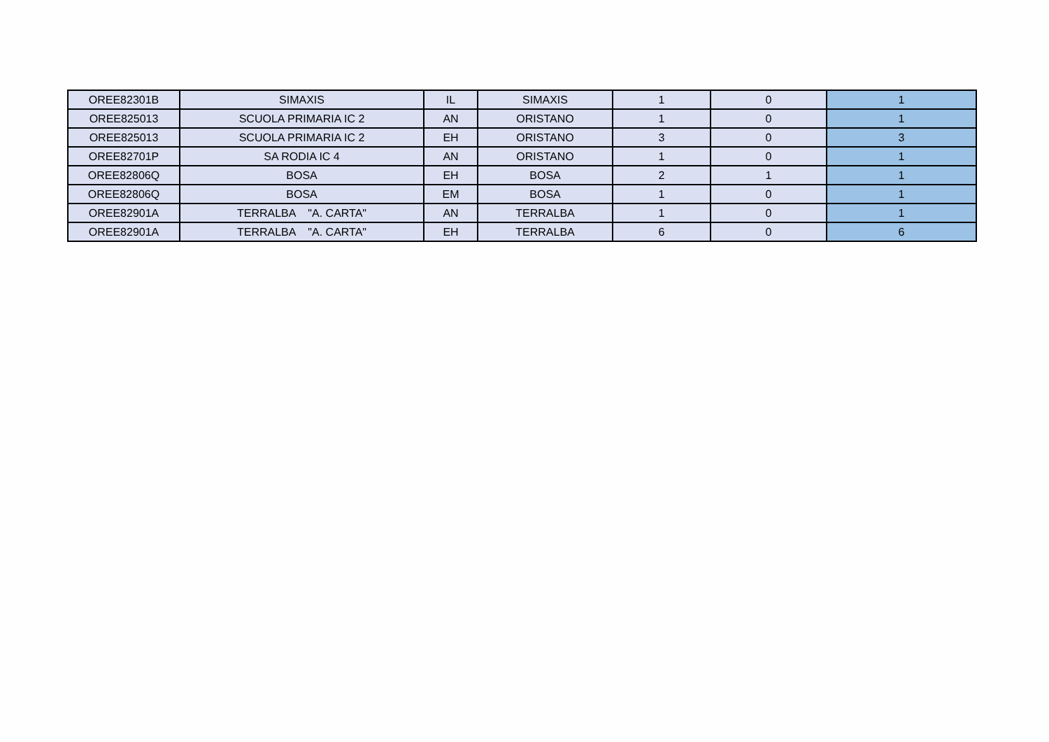| OREE82301B | SIMAXIS | IL | SIMAXIS | 1 | 0 | 1 |
| OREE825013 | SCUOLA PRIMARIA IC 2 | AN | ORISTANO | 1 | 0 | 1 |
| OREE825013 | SCUOLA PRIMARIA IC 2 | EH | ORISTANO | 3 | 0 | 3 |
| OREE82701P | SA RODIA IC 4 | AN | ORISTANO | 1 | 0 | 1 |
| OREE82806Q | BOSA | EH | BOSA | 2 | 1 | 1 |
| OREE82806Q | BOSA | EM | BOSA | 1 | 0 | 1 |
| OREE82901A | TERRALBA "A. CARTA" | AN | TERRALBA | 1 | 0 | 1 |
| OREE82901A | TERRALBA "A. CARTA" | EH | TERRALBA | 6 | 0 | 6 |